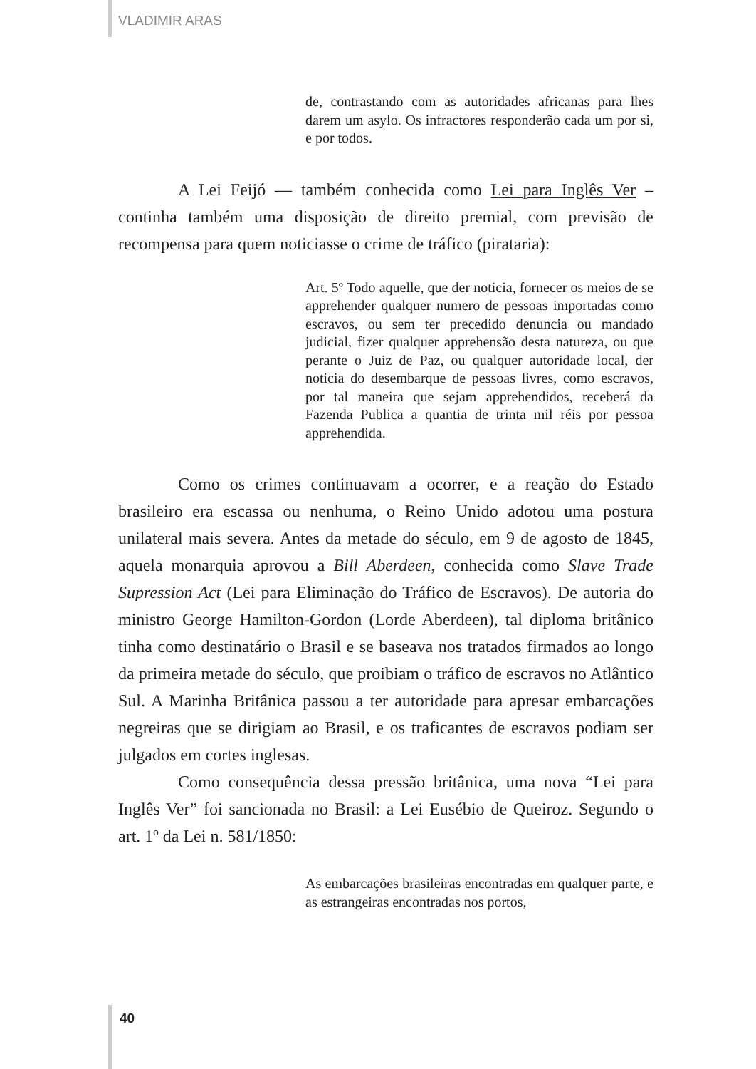VLADIMIR ARAS
de, contrastando com as autoridades africanas para lhes darem um asylo. Os infractores responderão cada um por si, e por todos.
A Lei Feijó — também conhecida como Lei para Inglês Ver – continha também uma disposição de direito premial, com previsão de recompensa para quem noticiasse o crime de tráfico (pirataria):
Art. 5º Todo aquelle, que der noticia, fornecer os meios de se apprehender qualquer numero de pessoas importadas como escravos, ou sem ter precedido denuncia ou mandado judicial, fizer qualquer apprehensão desta natureza, ou que perante o Juiz de Paz, ou qualquer autoridade local, der noticia do desembarque de pessoas livres, como escravos, por tal maneira que sejam apprehendidos, receberá da Fazenda Publica a quantia de trinta mil réis por pessoa apprehendida.
Como os crimes continuavam a ocorrer, e a reação do Estado brasileiro era escassa ou nenhuma, o Reino Unido adotou uma postura unilateral mais severa. Antes da metade do século, em 9 de agosto de 1845, aquela monarquia aprovou a Bill Aberdeen, conhecida como Slave Trade Supression Act (Lei para Eliminação do Tráfico de Escravos). De autoria do ministro George Hamilton-Gordon (Lorde Aberdeen), tal diploma britânico tinha como destinatário o Brasil e se baseava nos tratados firmados ao longo da primeira metade do século, que proibiam o tráfico de escravos no Atlântico Sul. A Marinha Britânica passou a ter autoridade para apresar embarcações negreiras que se dirigiam ao Brasil, e os traficantes de escravos podiam ser julgados em cortes inglesas.
Como consequência dessa pressão britânica, uma nova “Lei para Inglês Ver” foi sancionada no Brasil: a Lei Eusébio de Queiroz. Segundo o art. 1º da Lei n. 581/1850:
As embarcações brasileiras encontradas em qualquer parte, e as estrangeiras encontradas nos portos,
40